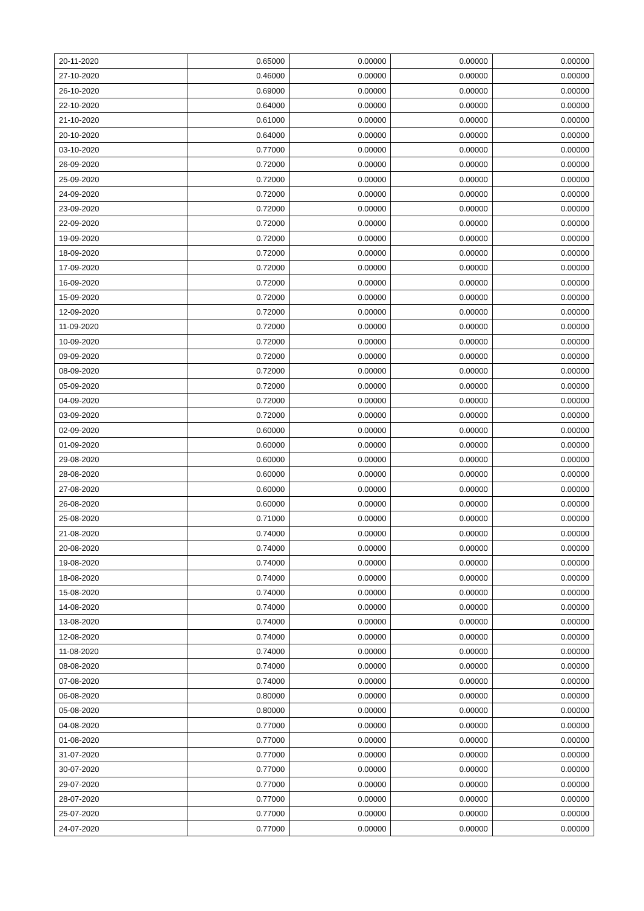| 20-11-2020 | 0.65000 | 0.00000 | 0.00000 | 0.00000 |
| 27-10-2020 | 0.46000 | 0.00000 | 0.00000 | 0.00000 |
| 26-10-2020 | 0.69000 | 0.00000 | 0.00000 | 0.00000 |
| 22-10-2020 | 0.64000 | 0.00000 | 0.00000 | 0.00000 |
| 21-10-2020 | 0.61000 | 0.00000 | 0.00000 | 0.00000 |
| 20-10-2020 | 0.64000 | 0.00000 | 0.00000 | 0.00000 |
| 03-10-2020 | 0.77000 | 0.00000 | 0.00000 | 0.00000 |
| 26-09-2020 | 0.72000 | 0.00000 | 0.00000 | 0.00000 |
| 25-09-2020 | 0.72000 | 0.00000 | 0.00000 | 0.00000 |
| 24-09-2020 | 0.72000 | 0.00000 | 0.00000 | 0.00000 |
| 23-09-2020 | 0.72000 | 0.00000 | 0.00000 | 0.00000 |
| 22-09-2020 | 0.72000 | 0.00000 | 0.00000 | 0.00000 |
| 19-09-2020 | 0.72000 | 0.00000 | 0.00000 | 0.00000 |
| 18-09-2020 | 0.72000 | 0.00000 | 0.00000 | 0.00000 |
| 17-09-2020 | 0.72000 | 0.00000 | 0.00000 | 0.00000 |
| 16-09-2020 | 0.72000 | 0.00000 | 0.00000 | 0.00000 |
| 15-09-2020 | 0.72000 | 0.00000 | 0.00000 | 0.00000 |
| 12-09-2020 | 0.72000 | 0.00000 | 0.00000 | 0.00000 |
| 11-09-2020 | 0.72000 | 0.00000 | 0.00000 | 0.00000 |
| 10-09-2020 | 0.72000 | 0.00000 | 0.00000 | 0.00000 |
| 09-09-2020 | 0.72000 | 0.00000 | 0.00000 | 0.00000 |
| 08-09-2020 | 0.72000 | 0.00000 | 0.00000 | 0.00000 |
| 05-09-2020 | 0.72000 | 0.00000 | 0.00000 | 0.00000 |
| 04-09-2020 | 0.72000 | 0.00000 | 0.00000 | 0.00000 |
| 03-09-2020 | 0.72000 | 0.00000 | 0.00000 | 0.00000 |
| 02-09-2020 | 0.60000 | 0.00000 | 0.00000 | 0.00000 |
| 01-09-2020 | 0.60000 | 0.00000 | 0.00000 | 0.00000 |
| 29-08-2020 | 0.60000 | 0.00000 | 0.00000 | 0.00000 |
| 28-08-2020 | 0.60000 | 0.00000 | 0.00000 | 0.00000 |
| 27-08-2020 | 0.60000 | 0.00000 | 0.00000 | 0.00000 |
| 26-08-2020 | 0.60000 | 0.00000 | 0.00000 | 0.00000 |
| 25-08-2020 | 0.71000 | 0.00000 | 0.00000 | 0.00000 |
| 21-08-2020 | 0.74000 | 0.00000 | 0.00000 | 0.00000 |
| 20-08-2020 | 0.74000 | 0.00000 | 0.00000 | 0.00000 |
| 19-08-2020 | 0.74000 | 0.00000 | 0.00000 | 0.00000 |
| 18-08-2020 | 0.74000 | 0.00000 | 0.00000 | 0.00000 |
| 15-08-2020 | 0.74000 | 0.00000 | 0.00000 | 0.00000 |
| 14-08-2020 | 0.74000 | 0.00000 | 0.00000 | 0.00000 |
| 13-08-2020 | 0.74000 | 0.00000 | 0.00000 | 0.00000 |
| 12-08-2020 | 0.74000 | 0.00000 | 0.00000 | 0.00000 |
| 11-08-2020 | 0.74000 | 0.00000 | 0.00000 | 0.00000 |
| 08-08-2020 | 0.74000 | 0.00000 | 0.00000 | 0.00000 |
| 07-08-2020 | 0.74000 | 0.00000 | 0.00000 | 0.00000 |
| 06-08-2020 | 0.80000 | 0.00000 | 0.00000 | 0.00000 |
| 05-08-2020 | 0.80000 | 0.00000 | 0.00000 | 0.00000 |
| 04-08-2020 | 0.77000 | 0.00000 | 0.00000 | 0.00000 |
| 01-08-2020 | 0.77000 | 0.00000 | 0.00000 | 0.00000 |
| 31-07-2020 | 0.77000 | 0.00000 | 0.00000 | 0.00000 |
| 30-07-2020 | 0.77000 | 0.00000 | 0.00000 | 0.00000 |
| 29-07-2020 | 0.77000 | 0.00000 | 0.00000 | 0.00000 |
| 28-07-2020 | 0.77000 | 0.00000 | 0.00000 | 0.00000 |
| 25-07-2020 | 0.77000 | 0.00000 | 0.00000 | 0.00000 |
| 24-07-2020 | 0.77000 | 0.00000 | 0.00000 | 0.00000 |